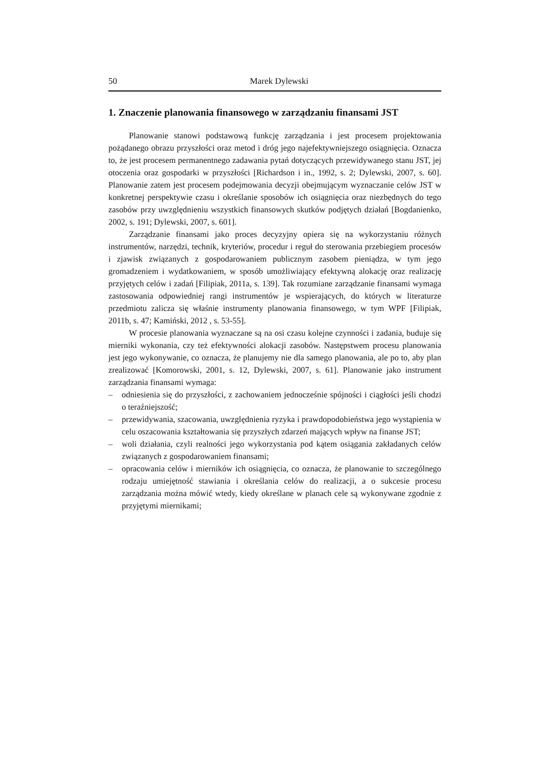50 Marek Dylewski
1. Znaczenie planowania finansowego w zarządzaniu finansami JST
Planowanie stanowi podstawową funkcję zarządzania i jest procesem projektowania pożądanego obrazu przyszłości oraz metod i dróg jego najefektywniejszego osiągnięcia. Oznacza to, że jest procesem permanentnego zadawania pytań dotyczących przewidywanego stanu JST, jej otoczenia oraz gospodarki w przyszłości [Richardson i in., 1992, s. 2; Dylewski, 2007, s. 60]. Planowanie zatem jest procesem podejmowania decyzji obejmującym wyznaczanie celów JST w konkretnej perspektywie czasu i określanie sposobów ich osiągnięcia oraz niezbędnych do tego zasobów przy uwzględnieniu wszystkich finansowych skutków podjętych działań [Bogdanienko, 2002, s. 191; Dylewski, 2007, s. 601].
Zarządzanie finansami jako proces decyzyjny opiera się na wykorzystaniu różnych instrumentów, narzędzi, technik, kryteriów, procedur i reguł do sterowania przebiegiem procesów i zjawisk związanych z gospodarowaniem publicznym zasobem pieniądza, w tym jego gromadzeniem i wydatkowaniem, w sposób umożliwiający efektywną alokację oraz realizację przyjętych celów i zadań [Filipiak, 2011a, s. 139]. Tak rozumiane zarządzanie finansami wymaga zastosowania odpowiedniej rangi instrumentów je wspierających, do których w literaturze przedmiotu zalicza się właśnie instrumenty planowania finansowego, w tym WPF [Filipiak, 2011b, s. 47; Kamiński, 2012 , s. 53-55].
W procesie planowania wyznaczane są na osi czasu kolejne czynności i zadania, buduje się mierniki wykonania, czy też efektywności alokacji zasobów. Następstwem procesu planowania jest jego wykonywanie, co oznacza, że planujemy nie dla samego planowania, ale po to, aby plan zrealizować [Komorowski, 2001, s. 12, Dylewski, 2007, s. 61]. Planowanie jako instrument zarządzania finansami wymaga:
– odniesienia się do przyszłości, z zachowaniem jednocześnie spójności i ciągłości jeśli chodzi o teraźniejszość;
– przewidywania, szacowania, uwzględnienia ryzyka i prawdopodobieństwa jego wystąpienia w celu oszacowania kształtowania się przyszłych zdarzeń mających wpływ na finanse JST;
– woli działania, czyli realności jego wykorzystania pod kątem osiągania zakładanych celów związanych z gospodarowaniem finansami;
– opracowania celów i mierników ich osiągnięcia, co oznacza, że planowanie to szczególnego rodzaju umiejętność stawiania i określania celów do realizacji, a o sukcesie procesu zarządzania można mówić wtedy, kiedy określane w planach cele są wykonywane zgodnie z przyjętymi miernikami;